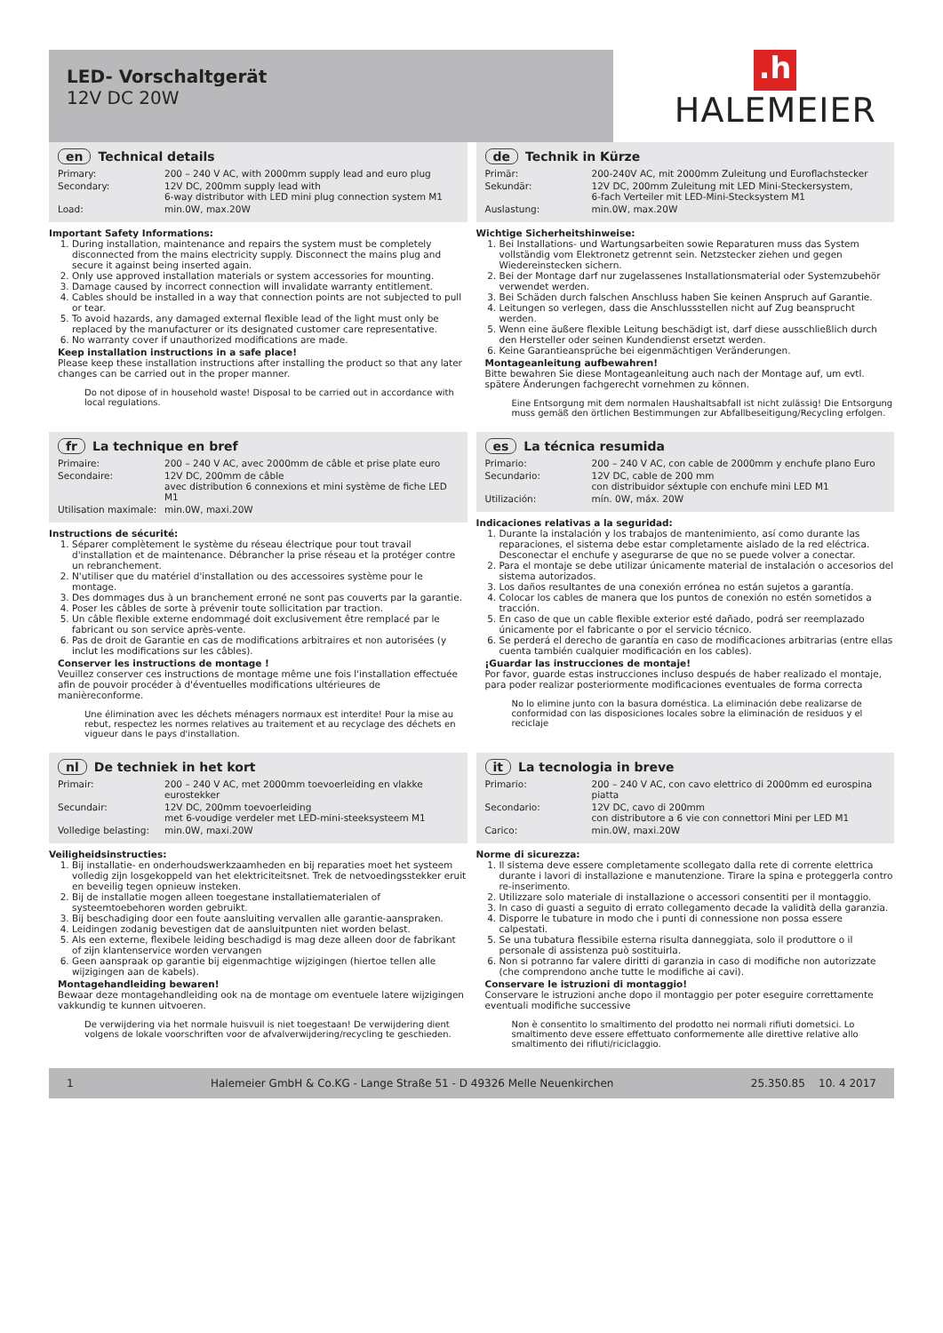LED- Vorschaltgerät
12V DC 20W
.h
HALEMEIER
en Technical details
| Primary: | 200 – 240 V AC, with 2000mm supply lead and euro plug |
| Secondary: | 12V DC, 200mm supply lead with 6-way distributor with LED mini plug connection system M1 |
| Load: | min.0W, max.20W |
Important Safety Informations:
1. During installation, maintenance and repairs the system must be completely disconnected from the mains electricity supply. Disconnect the mains plug and secure it against being inserted again.
2. Only use approved installation materials or system accessories for mounting.
3. Damage caused by incorrect connection will invalidate warranty entitlement.
4. Cables should be installed in a way that connection points are not subjected to pull or tear.
5. To avoid hazards, any damaged external flexible lead of the light must only be replaced by the manufacturer or its designated customer care representative.
6. No warranty cover if unauthorized modifications are made.
Keep installation instructions in a safe place!
Please keep these installation instructions after installing the product so that any later changes can be carried out in the proper manner.
Do not dipose of in household waste! Disposal to be carried out in accordance with local regulations.
de Technik in Kürze
| Primär: | 200-240V AC, mit 2000mm Zuleitung und Euroflachstecker |
| Sekundär: | 12V DC, 200mm Zuleitung mit LED Mini-Steckersystem, 6-fach Verteiler mit LED-Mini-Stecksystem M1 |
| Auslastung: | min.0W, max.20W |
Wichtige Sicherheitshinweise:
1. Bei Installations- und Wartungsarbeiten sowie Reparaturen muss das System vollständig vom Elektronetz getrennt sein. Netzstecker ziehen und gegen Wiedereinstecken sichern.
2. Bei der Montage darf nur zugelassenes Installationsmaterial oder Systemzubehör verwendet werden.
3. Bei Schäden durch falschen Anschluss haben Sie keinen Anspruch auf Garantie.
4. Leitungen so verlegen, dass die Anschlussstellen nicht auf Zug beansprucht werden.
5. Wenn eine äußere flexible Leitung beschädigt ist, darf diese ausschließlich durch den Hersteller oder seinen Kundendienst ersetzt werden.
6. Keine Garantieansprüche bei eigenmächtigen Veränderungen.
Montageanleitung aufbewahren!
Bitte bewahren Sie diese Montageanleitung auch nach der Montage auf, um evtl. spätere Änderungen fachgerecht vornehmen zu können.
Eine Entsorgung mit dem normalen Haushaltsabfall ist nicht zulässig! Die Entsorgung muss gemäß den örtlichen Bestimmungen zur Abfallbeseitigung/Recycling erfolgen.
fr La technique en bref
| Primaire: | 200 – 240 V AC, avec 2000mm de câble et prise plate euro |
| Secondaire: | 12V DC, 200mm de câble avec distribution 6 connexions et mini système de fiche LED M1 |
| Utilisation maximale: | min.0W, maxi.20W |
Instructions de sécurité:
1. Séparer complètement le système du réseau électrique pour tout travail d'installation et de maintenance. Débrancher la prise réseau et la protéger contre un rebranchement.
2. N'utiliser que du matériel d'installation ou des accessoires système pour le montage.
3. Des dommages dus à un branchement erroné ne sont pas couverts par la garantie.
4. Poser les câbles de sorte à prévenir toute sollicitation par traction.
5. Un câble flexible externe endommagé doit exclusivement être remplacé par le fabricant ou son service après-vente.
6. Pas de droit de Garantie en cas de modifications arbitraires et non autorisées (y inclut les modifications sur les câbles).
Conserver les instructions de montage !
Veuillez conserver ces instructions de montage même une fois l'installation effectuée afin de pouvoir procéder à d'éventuelles modifications ultérieures de manièreconforme.
Une élimination avec les déchets ménagers normaux est interdite! Pour la mise au rebut, respectez les normes relatives au traitement et au recyclage des déchets en vigueur dans le pays d'installation.
es La técnica resumida
| Primario: | 200 – 240 V AC, con cable de 2000mm y enchufe plano Euro |
| Secundario: | 12V DC, cable de 200 mm con distribuidor séxtuple con enchufe mini LED M1 |
| Utilización: | mín. 0W, máx. 20W |
Indicaciones relativas a la seguridad:
1. Durante la instalación y los trabajos de mantenimiento, así como durante las reparaciones, el sistema debe estar completamente aislado de la red eléctrica. Desconectar el enchufe y asegurarse de que no se puede volver a conectar.
2. Para el montaje se debe utilizar únicamente material de instalación o accesorios del sistema autorizados.
3. Los daños resultantes de una conexión errónea no están sujetos a garantía.
4. Colocar los cables de manera que los puntos de conexión no estén sometidos a tracción.
5. En caso de que un cable flexible exterior esté dañado, podrá ser reemplazado únicamente por el fabricante o por el servicio técnico.
6. Se perderá el derecho de garantía en caso de modificaciones arbitrarias (entre ellas cuenta también cualquier modificación en los cables).
¡Guardar las instrucciones de montaje!
Por favor, guarde estas instrucciones incluso después de haber realizado el montaje, para poder realizar posteriormente modificaciones eventuales de forma correcta
No lo elimine junto con la basura doméstica. La eliminación debe realizarse de conformidad con las disposiciones locales sobre la eliminación de residuos y el reciclaje
nl De techniek in het kort
| Primair: | 200 – 240 V AC, met 2000mm toevoerleiding en vlakke eurostekker |
| Secundair: | 12V DC, 200mm toevoerleiding met 6-voudige verdeler met LED-mini-steeksysteem M1 |
| Volledige belasting: | min.0W, maxi.20W |
Veiligheidsinstructies:
1. Bij installatie- en onderhoudswerkzaamheden en bij reparaties moet het systeem volledig zijn losgekoppeld van het elektriciteitsnet. Trek de netvoedingsstekker eruit en beveilig tegen opnieuw insteken.
2. Bij de installatie mogen alleen toegestane installatiematerialen of systeemtoebehoren worden gebruikt.
3. Bij beschadiging door een foute aansluiting vervallen alle garantie-aanspraken.
4. Leidingen zodanig bevestigen dat de aansluitpunten niet worden belast.
5. Als een externe, flexibele leiding beschadigd is mag deze alleen door de fabrikant of zijn klantenservice worden vervangen
6. Geen aanspraak op garantie bij eigenmachtige wijzigingen (hiertoe tellen alle wijzigingen aan de kabels).
Montagehandleiding bewaren!
Bewaar deze montagehandleiding ook na de montage om eventuele latere wijzigingen vakkundig te kunnen uitvoeren.
De verwijdering via het normale huisvuil is niet toegestaan! De verwijdering dient volgens de lokale voorschriften voor de afvalverwijdering/recycling te geschieden.
it La tecnologia in breve
| Primario: | 200 – 240 V AC, con cavo elettrico di 2000mm ed eurospina piatta |
| Secondario: | 12V DC, cavo di 200mm con distributore a 6 vie con connettori Mini per LED M1 |
| Carico: | min.0W, maxi.20W |
Norme di sicurezza:
1. Il sistema deve essere completamente scollegato dalla rete di corrente elettrica durante i lavori di installazione e manutenzione. Tirare la spina e proteggerla contro re-inserimento.
2. Utilizzare solo materiale di installazione o accessori consentiti per il montaggio.
3. In caso di guasti a seguito di errato collegamento decade la validità della garanzia.
4. Disporre le tubature in modo che i punti di connessione non possa essere calpestati.
5. Se una tubatura flessibile esterna risulta danneggiata, solo il produttore o il personale di assistenza può sostituirla.
6. Non si potranno far valere diritti di garanzia in caso di modifiche non autorizzate (che comprendono anche tutte le modifiche ai cavi).
Conservare le istruzioni di montaggio!
Conservare le istruzioni anche dopo il montaggio per poter eseguire correttamente eventuali modifiche successive
Non è consentito lo smaltimento del prodotto nei normali rifiuti dometsici. Lo smaltimento deve essere effettuato conformemente alle direttive relative allo smaltimento dei rifiuti/riciclaggio.
1 Halemeier GmbH & Co.KG - Lange Straße 51 - D 49326 Melle Neuenkirchen 25.350.85 10. 4 2017